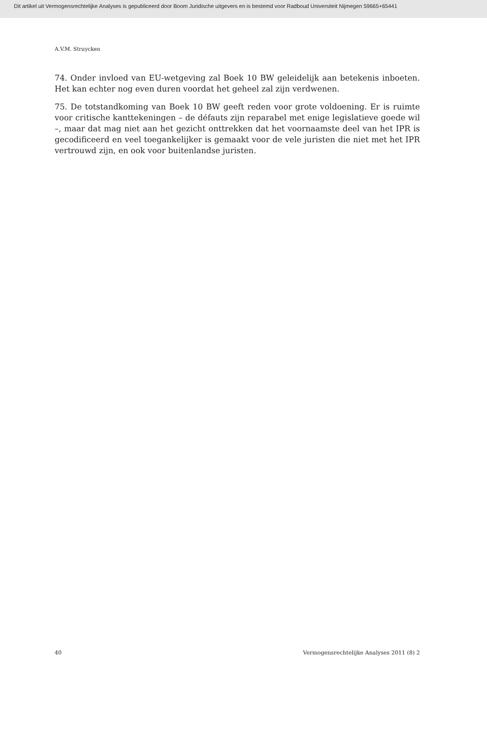Dit artikel uit Vermogensrechtelijke Analyses is gepubliceerd door Boom Juridische uitgevers en is bestemd voor Radboud Universiteit Nijmegen 59665+65441
A.V.M. Struycken
74. Onder invloed van EU-wetgeving zal Boek 10 BW geleidelijk aan betekenis inboeten. Het kan echter nog even duren voordat het geheel zal zijn verdwenen.
75. De totstandkoming van Boek 10 BW geeft reden voor grote voldoening. Er is ruimte voor critische kanttekeningen – de défauts zijn reparabel met enige legislatieve goede wil –, maar dat mag niet aan het gezicht onttrekken dat het voornaamste deel van het IPR is gecodificeerd en veel toegankelijker is gemaakt voor de vele juristen die niet met het IPR vertrouwd zijn, en ook voor buitenlandse juristen.
40 Vermogensrechtelijke Analyses 2011 (8) 2